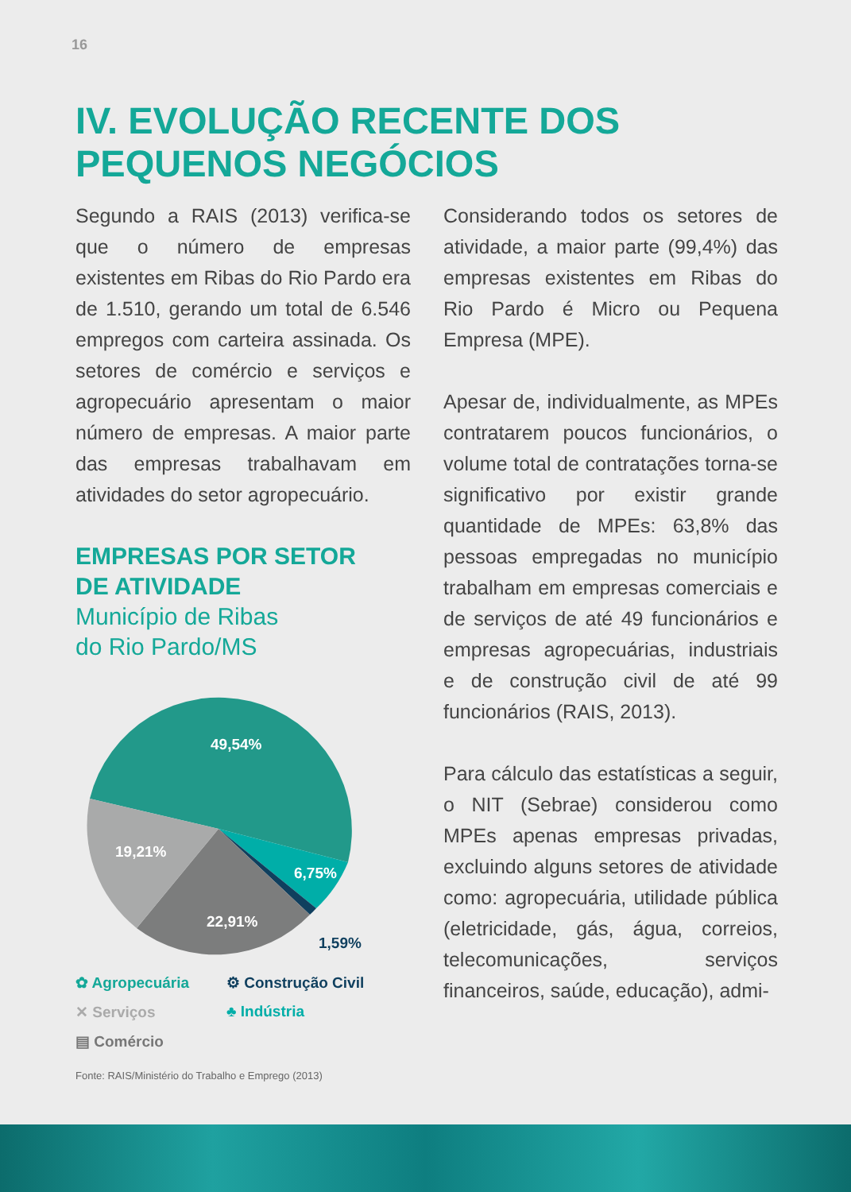16
IV. EVOLUÇÃO RECENTE DOS
PEQUENOS NEGÓCIOS
Segundo a RAIS (2013) verifica-se que o número de empresas existentes em Ribas do Rio Pardo era de 1.510, gerando um total de 6.546 empregos com carteira assinada. Os setores de comércio e serviços e agropecuário apresentam o maior número de empresas. A maior parte das empresas trabalhavam em atividades do setor agropecuário.
EMPRESAS POR SETOR
DE ATIVIDADE
Município de Ribas
do Rio Pardo/MS
49,54%
19,21%
6,75%
22,91%
1,59%
✿ Agropecuária ⚙ Construção Civil ✕ Serviços ♣ Indústria ▤ Comércio
Fonte: RAIS/Ministério do Trabalho e Emprego (2013)
Considerando todos os setores de atividade, a maior parte (99,4%) das empresas existentes em Ribas do Rio Pardo é Micro ou Pequena Empresa (MPE).
Apesar de, individualmente, as MPEs contratarem poucos funcionários, o volume total de contratações torna-se significativo por existir grande quantidade de MPEs: 63,8% das pessoas empregadas no município trabalham em empresas comerciais e de serviços de até 49 funcionários e empresas agropecuárias, industriais e de construção civil de até 99 funcionários (RAIS, 2013).
Para cálculo das estatísticas a seguir, o NIT (Sebrae) considerou como MPEs apenas empresas privadas, excluindo alguns setores de atividade como: agropecuária, utilidade pública (eletricidade, gás, água, correios, telecomunicações, serviços financeiros, saúde, educação), admi-